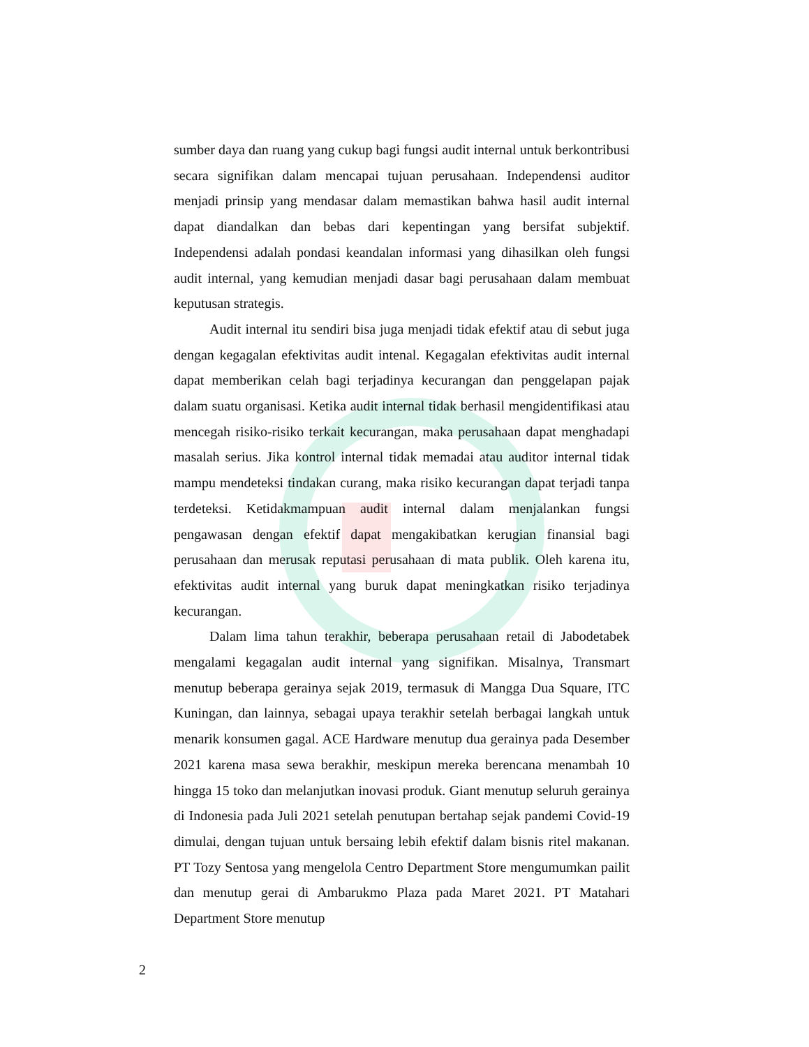sumber daya dan ruang yang cukup bagi fungsi audit internal untuk berkontribusi secara signifikan dalam mencapai tujuan perusahaan. Independensi auditor menjadi prinsip yang mendasar dalam memastikan bahwa hasil audit internal dapat diandalkan dan bebas dari kepentingan yang bersifat subjektif. Independensi adalah pondasi keandalan informasi yang dihasilkan oleh fungsi audit internal, yang kemudian menjadi dasar bagi perusahaan dalam membuat keputusan strategis.
Audit internal itu sendiri bisa juga menjadi tidak efektif atau di sebut juga dengan kegagalan efektivitas audit intenal. Kegagalan efektivitas audit internal dapat memberikan celah bagi terjadinya kecurangan dan penggelapan pajak dalam suatu organisasi. Ketika audit internal tidak berhasil mengidentifikasi atau mencegah risiko-risiko terkait kecurangan, maka perusahaan dapat menghadapi masalah serius. Jika kontrol internal tidak memadai atau auditor internal tidak mampu mendeteksi tindakan curang, maka risiko kecurangan dapat terjadi tanpa terdeteksi. Ketidakmampuan audit internal dalam menjalankan fungsi pengawasan dengan efektif dapat mengakibatkan kerugian finansial bagi perusahaan dan merusak reputasi perusahaan di mata publik. Oleh karena itu, efektivitas audit internal yang buruk dapat meningkatkan risiko terjadinya kecurangan.
Dalam lima tahun terakhir, beberapa perusahaan retail di Jabodetabek mengalami kegagalan audit internal yang signifikan. Misalnya, Transmart menutup beberapa gerainya sejak 2019, termasuk di Mangga Dua Square, ITC Kuningan, dan lainnya, sebagai upaya terakhir setelah berbagai langkah untuk menarik konsumen gagal. ACE Hardware menutup dua gerainya pada Desember 2021 karena masa sewa berakhir, meskipun mereka berencana menambah 10 hingga 15 toko dan melanjutkan inovasi produk. Giant menutup seluruh gerainya di Indonesia pada Juli 2021 setelah penutupan bertahap sejak pandemi Covid-19 dimulai, dengan tujuan untuk bersaing lebih efektif dalam bisnis ritel makanan. PT Tozy Sentosa yang mengelola Centro Department Store mengumumkan pailit dan menutup gerai di Ambarukmo Plaza pada Maret 2021. PT Matahari Department Store menutup
2